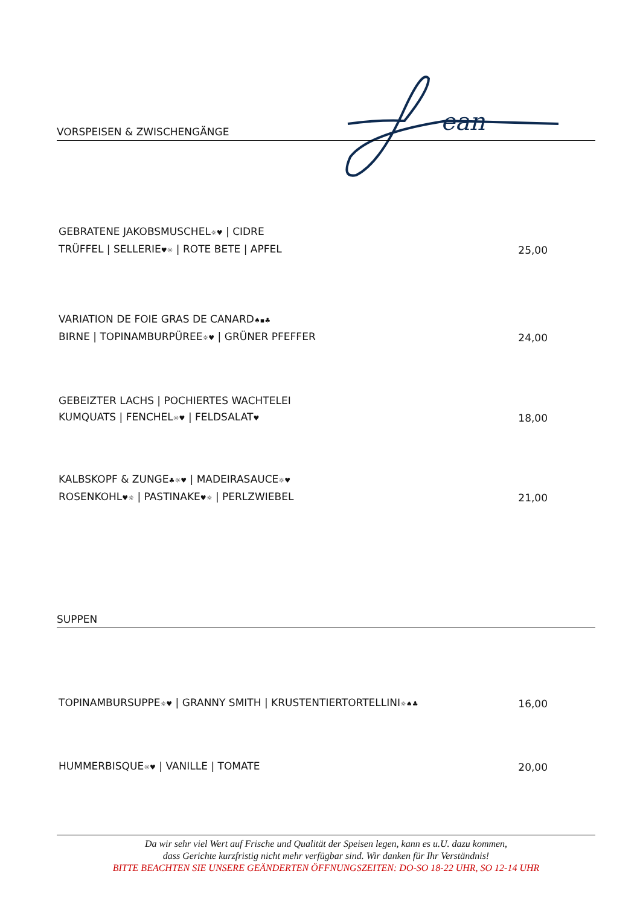ean
VORSPEISEN & ZWISCHENGÄNGE
GEBRATENE JAKOBSMUSCHEL☼♥ | CIDRE
TRÜFFEL | SELLERIE♥☼ | ROTE BETE | APFEL
25,00
VARIATION DE FOIE GRAS DE CANARD♠▪♣
BIRNE | TOPINAMBURPÜREE☼♥ | GRÜNER PFEFFER
24,00
GEBEIZTER LACHS | POCHIERTES WACHTELEI
KUMQUATS | FENCHEL☼♥ | FELDSALAT♥
18,00
KALBSKOPF & ZUNGE♣☼♥ | MADEIRASAUCE☼♥
ROSENKOHL♥☼ | PASTINAKE♥☼ | PERLZWIEBEL
21,00
SUPPEN
TOPINAMBURSUPPE☼♥ | GRANNY SMITH | KRUSTENTIERTORTELLINI☼♠♣
16,00
HUMMERBISQUE☼♥ | VANILLE | TOMATE
20,00
Da wir sehr viel Wert auf Frische und Qualität der Speisen legen, kann es u.U. dazu kommen,
dass Gerichte kurzfristig nicht mehr verfügbar sind. Wir danken für Ihr Verständnis!
BITTE BEACHTEN SIE UNSERE GEÄNDERTEN ÖFFNUNGSZEITEN: DO-SO 18-22 UHR, SO 12-14 UHR